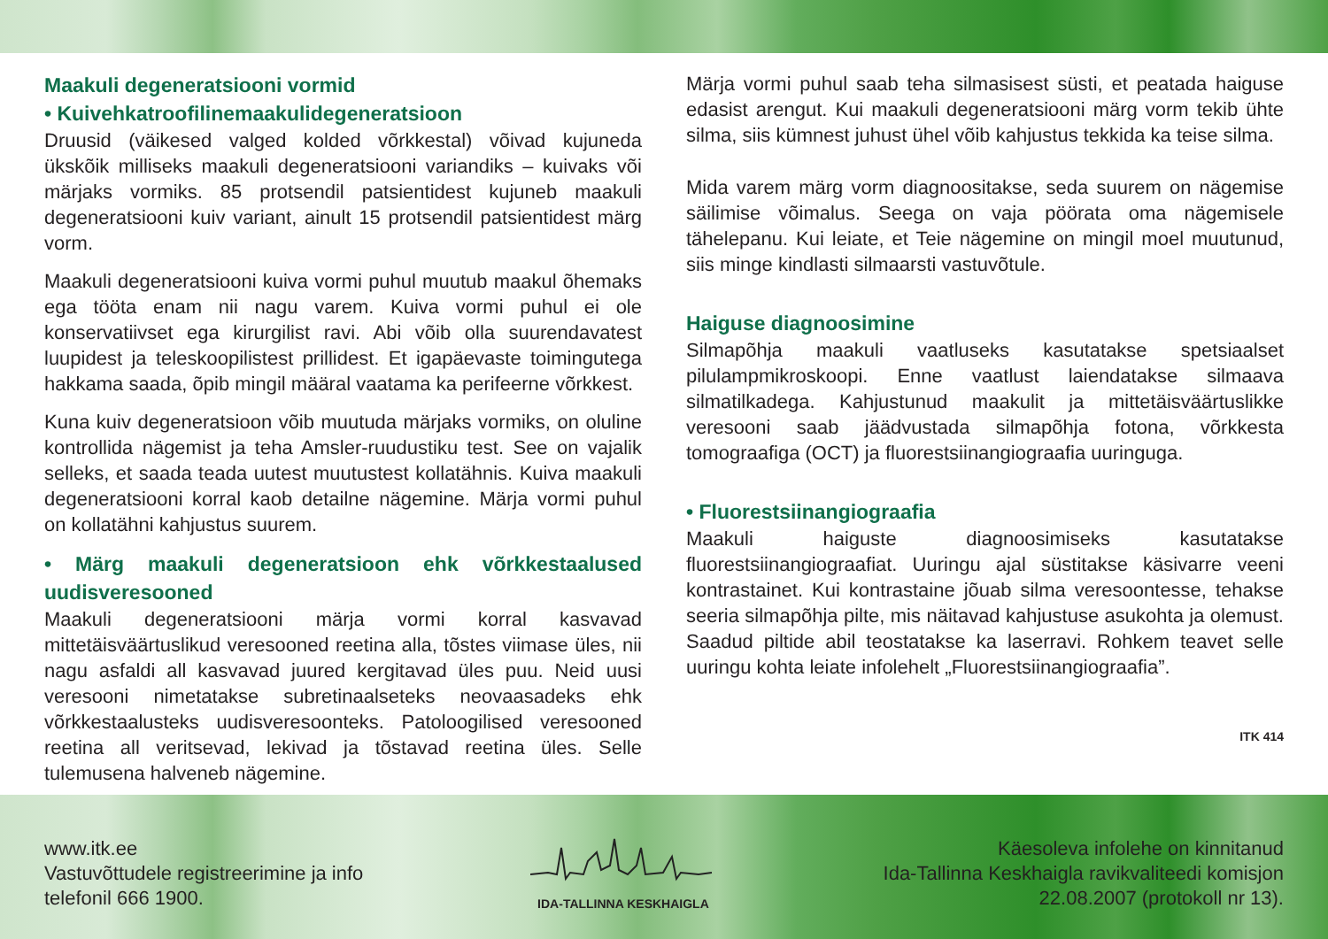Maakuli degeneratsiooni vormid
• Kuivehkatroofilinemaakulidegeneratsioon
Druusid (väikesed valged kolded võrkkestal) võivad kujuneda ükskõik milliseks maakuli degeneratsiooni variandiks – kuivaks või märjaks vormiks. 85 protsendil patsientidest kujuneb maakuli degeneratsiooni kuiv variant, ainult 15 protsendil patsientidest märg vorm.
Maakuli degeneratsiooni kuiva vormi puhul muutub maakul õhemaks ega tööta enam nii nagu varem. Kuiva vormi puhul ei ole konservatiivset ega kirurgilist ravi. Abi võib olla suurendavatest luupidest ja teleskoopilistest prillidest. Et igapäevaste toimingutega hakkama saada, õpib mingil määral vaatama ka perifeerne võrkkest.
Kuna kuiv degeneratsioon võib muutuda märjaks vormiks, on oluline kontrollida nägemist ja teha Amsler-ruudustiku test. See on vajalik selleks, et saada teada uutest muutustest kollatähnis. Kuiva maakuli degeneratsiooni korral kaob detailne nägemine. Märja vormi puhul on kollatähni kahjustus suurem.
• Märg maakuli degeneratsioon ehk võrkkestaalused uudisveresooned
Maakuli degeneratsiooni märja vormi korral kasvavad mittetäisväärtuslikud veresooned reetina alla, tõstes viimase üles, nii nagu asfaldi all kasvavad juured kergitavad üles puu. Neid uusi veresooni nimetatakse subretinaalseteks neovaasadeks ehk võrkkestaalusteks uudisveresoonteks. Patoloogilised veresooned reetina all veritsevad, lekivad ja tõstavad reetina üles. Selle tulemusena halveneb nägemine.
Märja vormi puhul saab teha silmasisest süsti, et peatada haiguse edasist arengut. Kui maakuli degeneratsiooni märg vorm tekib ühte silma, siis kümnest juhust ühel võib kahjustus tekkida ka teise silma.
Mida varem märg vorm diagnoositakse, seda suurem on nägemise säilimise võimalus. Seega on vaja pöörata oma nägemisele tähelepanu. Kui leiate, et Teie nägemine on mingil moel muutunud, siis minge kindlasti silmaarsti vastuvõtule.
Haiguse diagnoosimine
Silmapõhja maakuli vaatluseks kasutatakse spetsiaalset pilulampmikroskoopi. Enne vaatlust laiendatakse silmaava silmatilkadega. Kahjustunud maakulit ja mittetäisväärtuslikke veresooni saab jäädvustada silmapõhja fotona, võrkkesta tomograafiga (OCT) ja fluorestsiinangiograafia uuringuga.
• Fluorestsiinangiograafia
Maakuli haiguste diagnoosimiseks kasutatakse fluorestsiinangiograafiat. Uuringu ajal süstitakse käsivarre veeni kontrastainet. Kui kontrastaine jõuab silma veresoontesse, tehakse seeria silmapõhja pilte, mis näitavad kahjustuse asukohta ja olemust. Saadud piltide abil teostatakse ka laserravi. Rohkem teavet selle uuringu kohta leiate infolehelt „Fluorestsiinangiograafia”.
ITK 414
www.itk.ee
Vastuvõttudele registreerimine ja info
telefonil 666 1900.
IDA-TALLINNA KESKHAIGLA
Käesoleva infolehe on kinnitanud
Ida-Tallinna Keskhaigla ravikvaliteedi komisjon
22.08.2007 (protokoll nr 13).